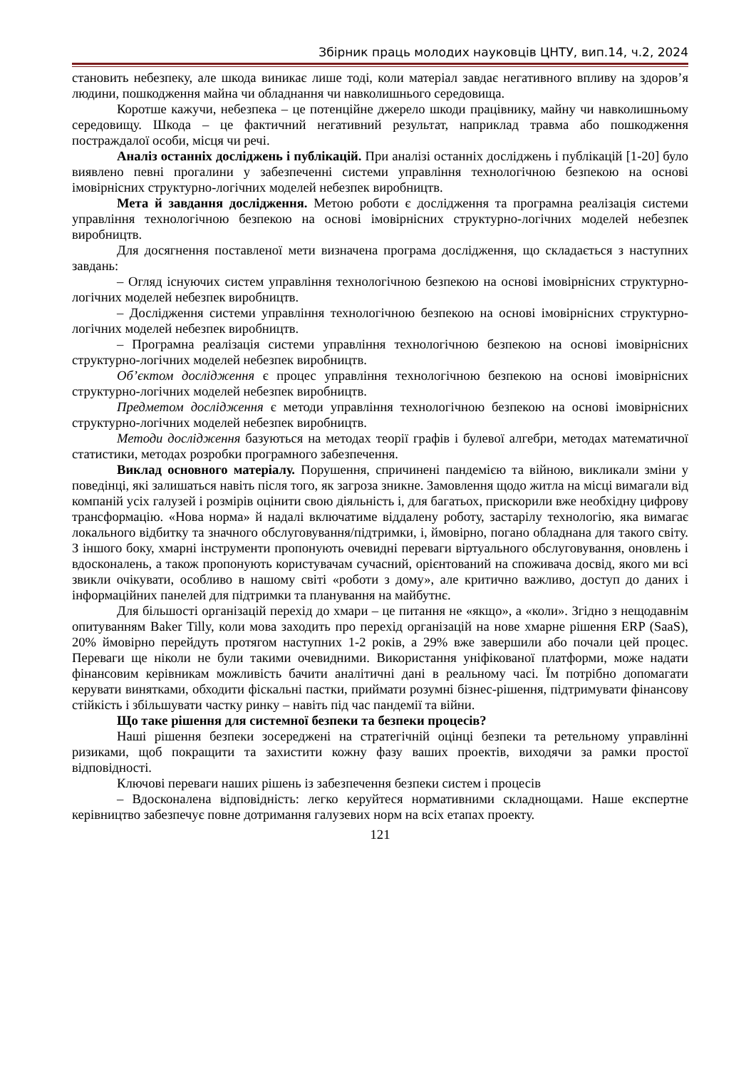Збірник праць молодих науковців ЦНТУ, вип.14, ч.2, 2024
становить небезпеку, але шкода виникає лише тоді, коли матеріал завдає негативного впливу на здоров’я людини, пошкодження майна чи обладнання чи навколишнього середовища.
Коротше кажучи, небезпека – це потенційне джерело шкоди працівнику, майну чи навколишньому середовищу. Шкода – це фактичний негативний результат, наприклад травма або пошкодження постраждалої особи, місця чи речі.
Аналіз останніх досліджень і публікацій. При аналізі останніх досліджень і публікацій [1-20] було виявлено певні прогалини у забезпеченні системи управління технологічною безпекою на основі імовірнісних структурно-логічних моделей небезпек виробництв.
Мета й завдання дослідження. Метою роботи є дослідження та програмна реалізація системи управління технологічною безпекою на основі імовірнісних структурно-логічних моделей небезпек виробництв.
Для досягнення поставленої мети визначена програма дослідження, що складається з наступних завдань:
– Огляд існуючих систем управління технологічною безпекою на основі імовірнісних структурно-логічних моделей небезпек виробництв.
– Дослідження системи управління технологічною безпекою на основі імовірнісних структурно-логічних моделей небезпек виробництв.
– Програмна реалізація системи управління технологічною безпекою на основі імовірнісних структурно-логічних моделей небезпек виробництв.
Об’єктом дослідження є процес управління технологічною безпекою на основі імовірнісних структурно-логічних моделей небезпек виробництв.
Предметом дослідження є методи управління технологічною безпекою на основі імовірнісних структурно-логічних моделей небезпек виробництв.
Методи дослідження базуються на методах теорії графів і булевої алгебри, методах математичної статистики, методах розробки програмного забезпечення.
Виклад основного матеріалу. Порушення, спричинені пандемією та війною, викликали зміни у поведінці, які залишаться навіть після того, як загроза зникне. Замовлення щодо житла на місці вимагали від компаній усіх галузей і розмірів оцінити свою діяльність і, для багатьох, прискорили вже необхідну цифрову трансформацію. «Нова норма» й надалі включатиме віддалену роботу, застарілу технологію, яка вимагає локального відбитку та значного обслуговування/підтримки, і, ймовірно, погано обладнана для такого світу. З іншого боку, хмарні інструменти пропонують очевидні переваги віртуального обслуговування, оновлень і вдосконалень, а також пропонують користувачам сучасний, орієнтований на споживача досвід, якого ми всі звикли очікувати, особливо в нашому світі «роботи з дому», але критично важливо, доступ до даних і інформаційних панелей для підтримки та планування на майбутнє.
Для більшості організацій перехід до хмари – це питання не «якщо», а «коли». Згідно з нещодавнім опитуванням Baker Tilly, коли мова заходить про перехід організацій на нове хмарне рішення ERP (SaaS), 20% ймовірно перейдуть протягом наступних 1-2 років, а 29% вже завершили або почали цей процес. Переваги ще ніколи не були такими очевидними. Використання уніфікованої платформи, може надати фінансовим керівникам можливість бачити аналітичні дані в реальному часі. Їм потрібно допомагати керувати винятками, обходити фіскальні пастки, приймати розумні бізнес-рішення, підтримувати фінансову стійкість і збільшувати частку ринку – навіть під час пандемії та війни.
Що таке рішення для системної безпеки та безпеки процесів?
Наші рішення безпеки зосереджені на стратегічній оцінці безпеки та ретельному управлінні ризиками, щоб покращити та захистити кожну фазу ваших проектів, виходячи за рамки простої відповідності.
Ключові переваги наших рішень із забезпечення безпеки систем і процесів
– Вдосконалена відповідність: легко керуйтеся нормативними складнощами. Наше експертне керівництво забезпечує повне дотримання галузевих норм на всіх етапах проекту.
121